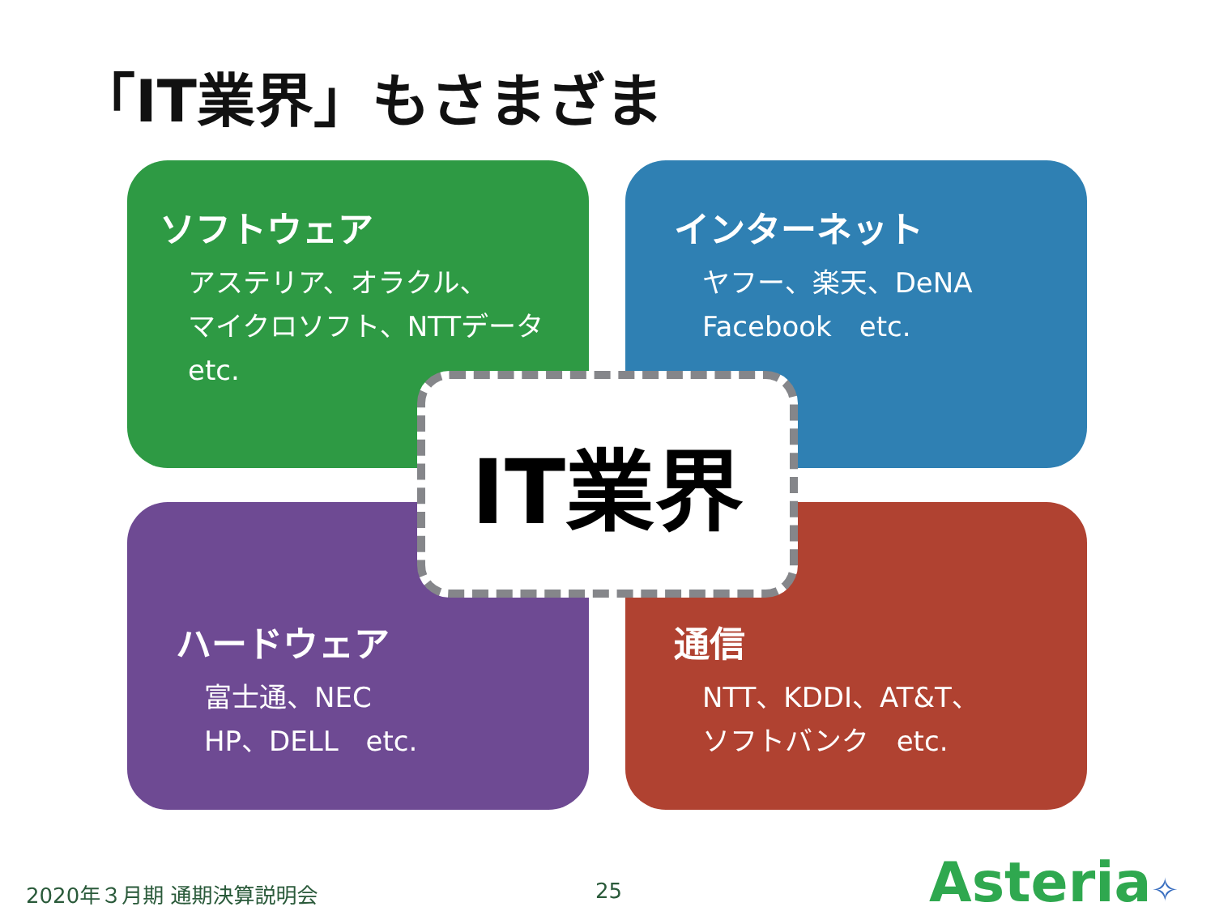「IT業界」もさまざま
ソフトウェア
アステリア、オラクル、
マイクロソフト、NTTデータ
etc.
インターネット
ヤフー、楽天、DeNA
Facebook　etc.
ハードウェア
富士通、NEC
HP、DELL　etc.
通信
NTT、KDDI、AT&T、
ソフトバンク　etc.
IT業界
2020年３月期 通期決算説明会 25 Asteria✧